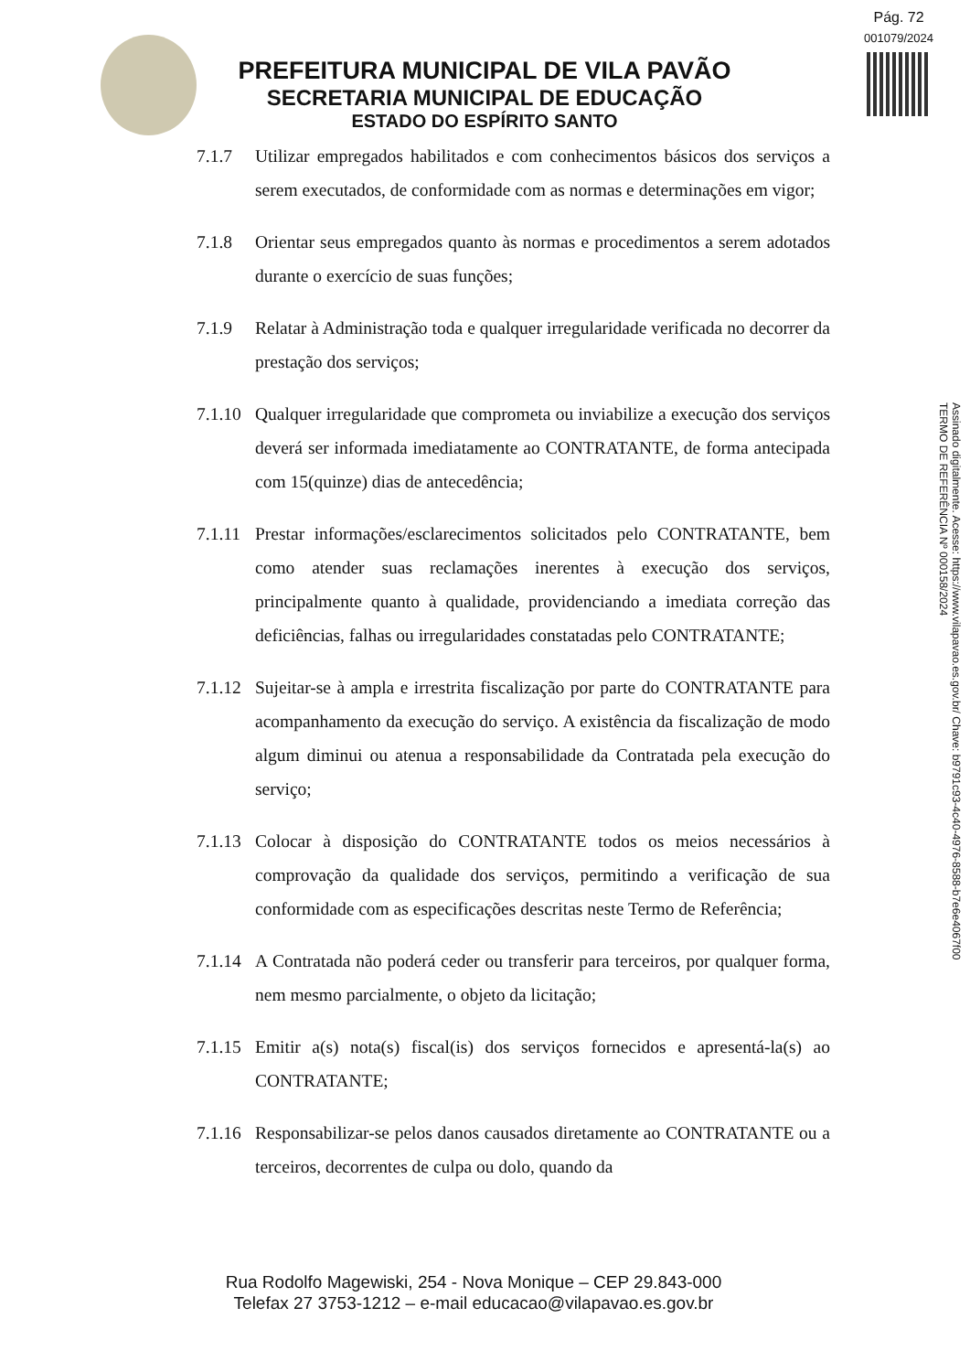Pág. 72
001079/2024
PREFEITURA MUNICIPAL DE VILA PAVÃO
SECRETARIA MUNICIPAL DE EDUCAÇÃO
ESTADO DO ESPÍRITO SANTO
7.1.7 Utilizar empregados habilitados e com conhecimentos básicos dos serviços a serem executados, de conformidade com as normas e determinações em vigor;
7.1.8 Orientar seus empregados quanto às normas e procedimentos a serem adotados durante o exercício de suas funções;
7.1.9 Relatar à Administração toda e qualquer irregularidade verificada no decorrer da prestação dos serviços;
7.1.10 Qualquer irregularidade que comprometa ou inviabilize a execução dos serviços deverá ser informada imediatamente ao CONTRATANTE, de forma antecipada com 15(quinze) dias de antecedência;
7.1.11 Prestar informações/esclarecimentos solicitados pelo CONTRATANTE, bem como atender suas reclamações inerentes à execução dos serviços, principalmente quanto à qualidade, providenciando a imediata correção das deficiências, falhas ou irregularidades constatadas pelo CONTRATANTE;
7.1.12 Sujeitar-se à ampla e irrestrita fiscalização por parte do CONTRATANTE para acompanhamento da execução do serviço. A existência da fiscalização de modo algum diminui ou atenua a responsabilidade da Contratada pela execução do serviço;
7.1.13 Colocar à disposição do CONTRATANTE todos os meios necessários à comprovação da qualidade dos serviços, permitindo a verificação de sua conformidade com as especificações descritas neste Termo de Referência;
7.1.14 A Contratada não poderá ceder ou transferir para terceiros, por qualquer forma, nem mesmo parcialmente, o objeto da licitação;
7.1.15 Emitir a(s) nota(s) fiscal(is) dos serviços fornecidos e apresentá-la(s) ao CONTRATANTE;
7.1.16 Responsabilizar-se pelos danos causados diretamente ao CONTRATANTE ou a terceiros, decorrentes de culpa ou dolo, quando da
Assinado digitalmente. Acesse: https://www.vilapavao.es.gov.br/ Chave: b9791c93-4c40-4976-8588-b7e6e4067f00
TERMO DE REFERÊNCIA Nº 000158/2024
Rua Rodolfo Magewiski, 254 - Nova Monique – CEP 29.843-000
Telefax 27 3753-1212 – e-mail educacao@vilapavao.es.gov.br